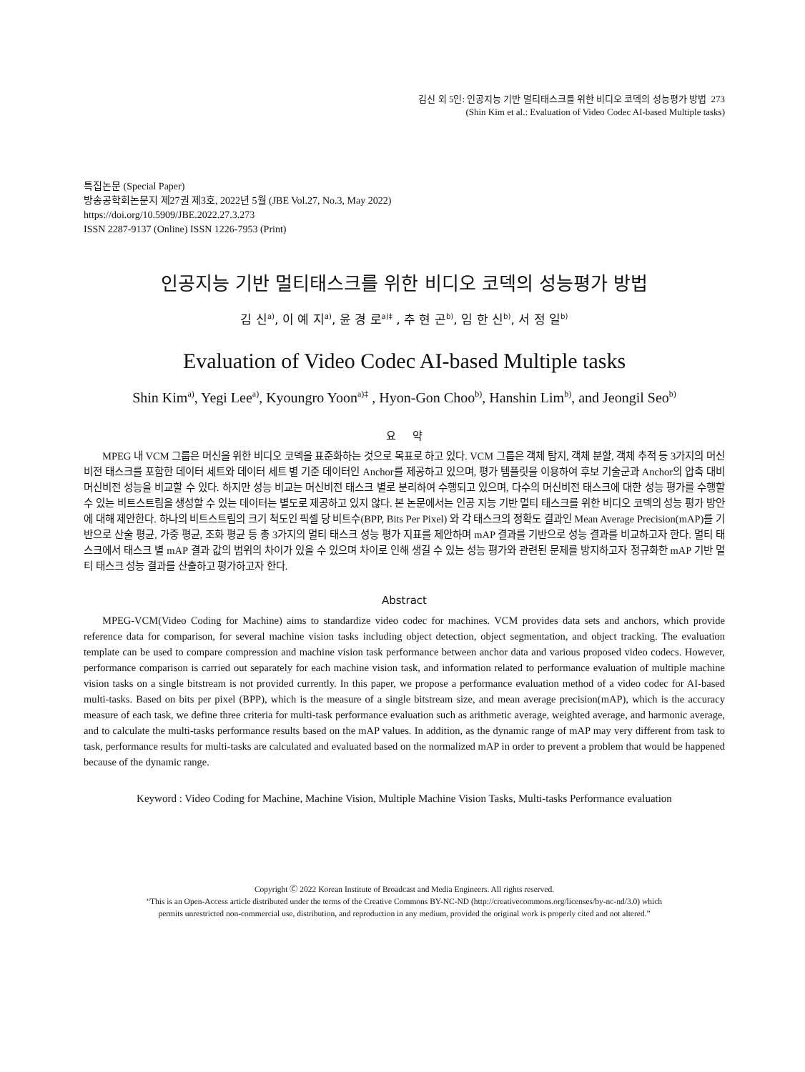김신 외 5인: 인공지능 기반 멀티태스크를 위한 비디오 코덱의 성능평가 방법 273
(Shin Kim et al.: Evaluation of Video Codec AI-based Multiple tasks)
특집논문 (Special Paper)
방송공학회논문지 제27권 제3호, 2022년 5월 (JBE Vol.27, No.3, May 2022)
https://doi.org/10.5909/JBE.2022.27.3.273
ISSN 2287-9137 (Online) ISSN 1226-7953 (Print)
인공지능 기반 멀티태스크를 위한 비디오 코덱의 성능평가 방법
김 신<sup>a)</sup>, 이 예 지<sup>a)</sup>, 윤 경 로<sup>a)‡</sup> , 추 현 곤<sup>b)</sup>, 임 한 신<sup>b)</sup>, 서 정 일<sup>b)</sup>
Evaluation of Video Codec AI-based Multiple tasks
Shin Kim<sup>a)</sup>, Yegi Lee<sup>a)</sup>, Kyoungro Yoon<sup>a)‡</sup> , Hyon-Gon Choo<sup>b)</sup>, Hanshin Lim<sup>b)</sup>, and Jeongil Seo<sup>b)</sup>
요 약
MPEG 내 VCM 그룹은 머신을 위한 비디오 코덱을 표준화하는 것으로 목표로 하고 있다. VCM 그룹은 객체 탐지, 객체 분할, 객체 추적 등 3가지의 머신비전 태스크를 포함한 데이터 세트와 데이터 세트 별 기준 데이터인 Anchor를 제공하고 있으며, 평가 템플릿을 이용하여 후보 기술군과 Anchor의 압축 대비 머신비전 성능을 비교할 수 있다. 하지만 성능 비교는 머신비전 태스크 별로 분리하여 수행되고 있으며, 다수의 머신비전 태스크에 대한 성능 평가를 수행할 수 있는 비트스트림을 생성할 수 있는 데이터는 별도로 제공하고 있지 않다. 본 논문에서는 인공 지능 기반 멀티 태스크를 위한 비디오 코덱의 성능 평가 방안에 대해 제안한다. 하나의 비트스트림의 크기 척도인 픽셀 당 비트수(BPP, Bits Per Pixel) 와 각 태스크의 정확도 결과인 Mean Average Precision(mAP)를 기반으로 산술 평균, 가중 평균, 조화 평균 등 총 3가지의 멀티 태스크 성능 평가 지표를 제안하며 mAP 결과를 기반으로 성능 결과를 비교하고자 한다. 멀티 태스크에서 태스크 별 mAP 결과 값의 범위의 차이가 있을 수 있으며 차이로 인해 생길 수 있는 성능 평가와 관련된 문제를 방지하고자 정규화한 mAP 기반 멀티 태스크 성능 결과를 산출하고 평가하고자 한다.
Abstract
MPEG-VCM(Video Coding for Machine) aims to standardize video codec for machines. VCM provides data sets and anchors, which provide reference data for comparison, for several machine vision tasks including object detection, object segmentation, and object tracking. The evaluation template can be used to compare compression and machine vision task performance between anchor data and various proposed video codecs. However, performance comparison is carried out separately for each machine vision task, and information related to performance evaluation of multiple machine vision tasks on a single bitstream is not provided currently. In this paper, we propose a performance evaluation method of a video codec for AI-based multi-tasks. Based on bits per pixel (BPP), which is the measure of a single bitstream size, and mean average precision(mAP), which is the accuracy measure of each task, we define three criteria for multi-task performance evaluation such as arithmetic average, weighted average, and harmonic average, and to calculate the multi-tasks performance results based on the mAP values. In addition, as the dynamic range of mAP may very different from task to task, performance results for multi-tasks are calculated and evaluated based on the normalized mAP in order to prevent a problem that would be happened because of the dynamic range.
Keyword : Video Coding for Machine, Machine Vision, Multiple Machine Vision Tasks, Multi-tasks Performance evaluation
Copyright Ⓒ 2022 Korean Institute of Broadcast and Media Engineers. All rights reserved.
“This is an Open-Access article distributed under the terms of the Creative Commons BY-NC-ND (http://creativecommons.org/licenses/by-nc-nd/3.0) which
permits unrestricted non-commercial use, distribution, and reproduction in any medium, provided the original work is properly cited and not altered.”